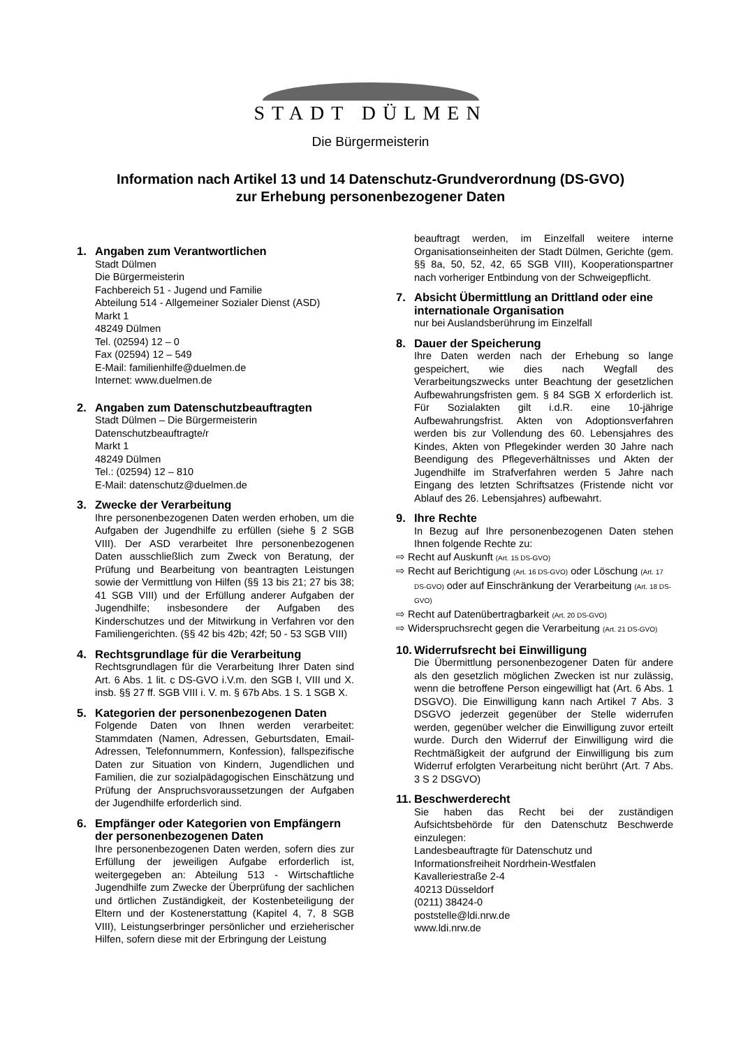STADT DÜLMEN
Die Bürgermeisterin
Information nach Artikel 13 und 14 Datenschutz-Grundverordnung (DS-GVO)
zur Erhebung personenbezogener Daten
1. Angaben zum Verantwortlichen
Stadt Dülmen
Die Bürgermeisterin
Fachbereich 51 - Jugend und Familie
Abteilung 514 - Allgemeiner Sozialer Dienst (ASD)
Markt 1
48249 Dülmen
Tel. (02594) 12 – 0
Fax (02594) 12 – 549
E-Mail: familienhilfe@duelmen.de
Internet: www.duelmen.de
2. Angaben zum Datenschutzbeauftragten
Stadt Dülmen – Die Bürgermeisterin
Datenschutzbeauftragte/r
Markt 1
48249 Dülmen
Tel.: (02594) 12 – 810
E-Mail: datenschutz@duelmen.de
3. Zwecke der Verarbeitung
Ihre personenbezogenen Daten werden erhoben, um die Aufgaben der Jugendhilfe zu erfüllen (siehe § 2 SGB VIII). Der ASD verarbeitet Ihre personenbezogenen Daten ausschließlich zum Zweck von Beratung, der Prüfung und Bearbeitung von beantragten Leistungen sowie der Vermittlung von Hilfen (§§ 13 bis 21; 27 bis 38; 41 SGB VIII) und der Erfüllung anderer Aufgaben der Jugendhilfe; insbesondere der Aufgaben des Kinderschutzes und der Mitwirkung in Verfahren vor den Familiengerichten. (§§ 42 bis 42b; 42f; 50 - 53 SGB VIII)
4. Rechtsgrundlage für die Verarbeitung
Rechtsgrundlagen für die Verarbeitung Ihrer Daten sind Art. 6 Abs. 1 lit. c DS-GVO i.V.m. den SGB I, VIII und X. insb. §§ 27 ff. SGB VIII i. V. m. § 67b Abs. 1 S. 1 SGB X.
5. Kategorien der personenbezogenen Daten
Folgende Daten von Ihnen werden verarbeitet: Stammdaten (Namen, Adressen, Geburtsdaten, Email-Adressen, Telefonnummern, Konfession), fallspezifische Daten zur Situation von Kindern, Jugendlichen und Familien, die zur sozialpädagogischen Einschätzung und Prüfung der Anspruchsvoraussetzungen der Aufgaben der Jugendhilfe erforderlich sind.
6. Empfänger oder Kategorien von Empfängern der personenbezogenen Daten
Ihre personenbezogenen Daten werden, sofern dies zur Erfüllung der jeweiligen Aufgabe erforderlich ist, weitergegeben an: Abteilung 513 - Wirtschaftliche Jugendhilfe zum Zwecke der Überprüfung der sachlichen und örtlichen Zuständigkeit, der Kostenbeteiligung der Eltern und der Kostenerstattung (Kapitel 4, 7, 8 SGB VIII), Leistungserbringer persönlicher und erzieherischer Hilfen, sofern diese mit der Erbringung der Leistung
beauftragt werden, im Einzelfall weitere interne Organisationseinheiten der Stadt Dülmen, Gerichte (gem. §§ 8a, 50, 52, 42, 65 SGB VIII), Kooperationspartner nach vorheriger Entbindung von der Schweigepflicht.
7. Absicht Übermittlung an Drittland oder eine internationale Organisation
nur bei Auslandsberührung im Einzelfall
8. Dauer der Speicherung
Ihre Daten werden nach der Erhebung so lange gespeichert, wie dies nach Wegfall des Verarbeitungszwecks unter Beachtung der gesetzlichen Aufbewahrungsfristen gem. § 84 SGB X erforderlich ist. Für Sozialakten gilt i.d.R. eine 10-jährige Aufbewahrungsfrist. Akten von Adoptionsverfahren werden bis zur Vollendung des 60. Lebensjahres des Kindes, Akten von Pflegekinder werden 30 Jahre nach Beendigung des Pflegeverhältnisses und Akten der Jugendhilfe im Strafverfahren werden 5 Jahre nach Eingang des letzten Schriftsatzes (Fristende nicht vor Ablauf des 26. Lebensjahres) aufbewahrt.
9. Ihre Rechte
In Bezug auf Ihre personenbezogenen Daten stehen Ihnen folgende Rechte zu:
⇨ Recht auf Auskunft (Art. 15 DS-GVO)
⇨ Recht auf Berichtigung (Art. 16 DS-GVO) oder Löschung (Art. 17 DS-GVO) oder auf Einschränkung der Verarbeitung (Art. 18 DS-GVO)
⇨ Recht auf Datenübertragbarkeit (Art. 20 DS-GVO)
⇨ Widerspruchsrecht gegen die Verarbeitung (Art. 21 DS-GVO)
10. Widerrufsrecht bei Einwilligung
Die Übermittlung personenbezogener Daten für andere als den gesetzlich möglichen Zwecken ist nur zulässig, wenn die betroffene Person eingewilligt hat (Art. 6 Abs. 1 DSGVO). Die Einwilligung kann nach Artikel 7 Abs. 3 DSGVO jederzeit gegenüber der Stelle widerrufen werden, gegenüber welcher die Einwilligung zuvor erteilt wurde. Durch den Widerruf der Einwilligung wird die Rechtmäßigkeit der aufgrund der Einwilligung bis zum Widerruf erfolgten Verarbeitung nicht berührt (Art. 7 Abs. 3 S 2 DSGVO)
11. Beschwerderecht
Sie haben das Recht bei der zuständigen Aufsichtsbehörde für den Datenschutz Beschwerde einzulegen:
Landesbeauftragte für Datenschutz und
Informationsfreiheit Nordrhein-Westfalen
Kavalleriestraße 2-4
40213 Düsseldorf
(0211) 38424-0
poststelle@ldi.nrw.de
www.ldi.nrw.de